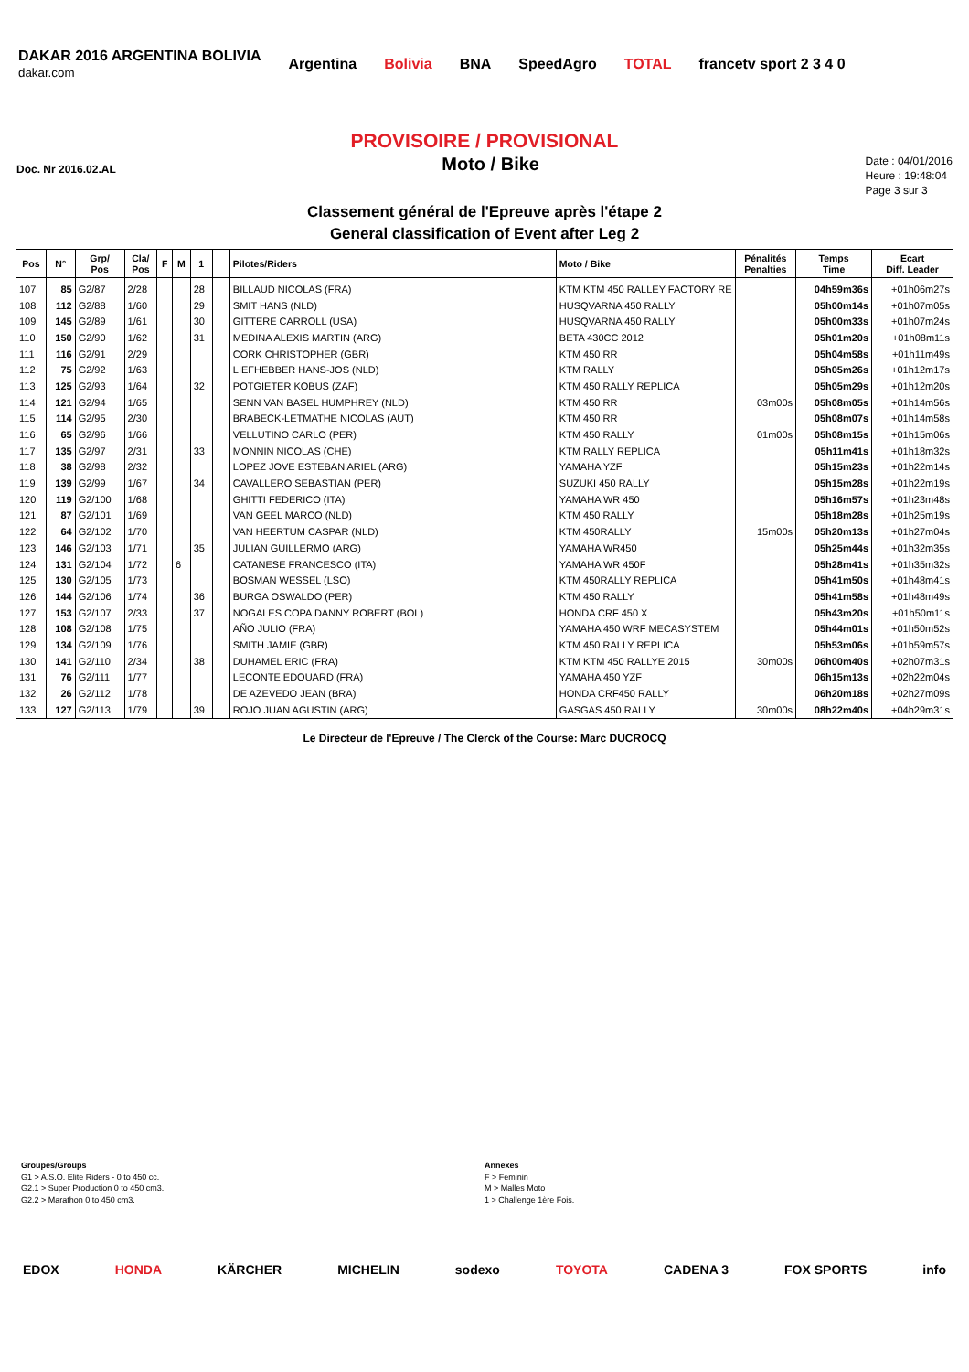DAKAR 2016 ARGENTINA BOLIVIA
dakar.com Argentina Bolivia BNA SpeedAgro TOTAL francetv sport 2 3 4 0
PROVISOIRE / PROVISIONAL
Doc. Nr 2016.02.AL Moto / Bike
Date : 04/01/2016
Heure : 19:48:04
Page 3 sur 3
Classement général de l'Epreuve après l'étape 2
General classification of Event after Leg 2
| Pos | N° | Grp/ Pos | Cla/ Pos | F | M | 1 | | Pilotes/Riders | Moto / Bike | Pénalités Penalties | Temps Time | Ecart Diff. Leader |
| --- | --- | --- | --- | --- | --- | --- | --- | --- | --- | --- | --- | --- |
| 107 | 85 | G2/87 | 2/28 | | | 28 | | BILLAUD NICOLAS (FRA) | KTM KTM 450 RALLEY FACTORY RE | | 04h59m36s | +01h06m27s |
| 108 | 112 | G2/88 | 1/60 | | | 29 | | SMIT HANS (NLD) | HUSQVARNA 450 RALLY | | 05h00m14s | +01h07m05s |
| 109 | 145 | G2/89 | 1/61 | | | 30 | | GITTERE CARROLL (USA) | HUSQVARNA 450 RALLY | | 05h00m33s | +01h07m24s |
| 110 | 150 | G2/90 | 1/62 | | | 31 | | MEDINA ALEXIS MARTIN (ARG) | BETA 430CC 2012 | | 05h01m20s | +01h08m11s |
| 111 | 116 | G2/91 | 2/29 | | | | | CORK CHRISTOPHER (GBR) | KTM 450 RR | | 05h04m58s | +01h11m49s |
| 112 | 75 | G2/92 | 1/63 | | | | | LIEFHEBBER HANS-JOS (NLD) | KTM RALLY | | 05h05m26s | +01h12m17s |
| 113 | 125 | G2/93 | 1/64 | | | 32 | | POTGIETER KOBUS (ZAF) | KTM 450 RALLY REPLICA | | 05h05m29s | +01h12m20s |
| 114 | 121 | G2/94 | 1/65 | | | | | SENN VAN BASEL HUMPHREY (NLD) | KTM 450 RR | 03m00s | 05h08m05s | +01h14m56s |
| 115 | 114 | G2/95 | 2/30 | | | | | BRABECK-LETMATHE NICOLAS (AUT) | KTM 450 RR | | 05h08m07s | +01h14m58s |
| 116 | 65 | G2/96 | 1/66 | | | | | VELLUTINO CARLO (PER) | KTM 450 RALLY | 01m00s | 05h08m15s | +01h15m06s |
| 117 | 135 | G2/97 | 2/31 | | | 33 | | MONNIN NICOLAS (CHE) | KTM RALLY REPLICA | | 05h11m41s | +01h18m32s |
| 118 | 38 | G2/98 | 2/32 | | | | | LOPEZ JOVE ESTEBAN ARIEL (ARG) | YAMAHA YZF | | 05h15m23s | +01h22m14s |
| 119 | 139 | G2/99 | 1/67 | | | 34 | | CAVALLERO SEBASTIAN (PER) | SUZUKI 450 RALLY | | 05h15m28s | +01h22m19s |
| 120 | 119 | G2/100 | 1/68 | | | | | GHITTI FEDERICO (ITA) | YAMAHA WR 450 | | 05h16m57s | +01h23m48s |
| 121 | 87 | G2/101 | 1/69 | | | | | VAN GEEL MARCO (NLD) | KTM 450 RALLY | | 05h18m28s | +01h25m19s |
| 122 | 64 | G2/102 | 1/70 | | | | | VAN HEERTUM CASPAR (NLD) | KTM 450RALLY | 15m00s | 05h20m13s | +01h27m04s |
| 123 | 146 | G2/103 | 1/71 | | | 35 | | JULIAN GUILLERMO (ARG) | YAMAHA WR450 | | 05h25m44s | +01h32m35s |
| 124 | 131 | G2/104 | 1/72 | | 6 | | | CATANESE FRANCESCO (ITA) | YAMAHA WR 450F | | 05h28m41s | +01h35m32s |
| 125 | 130 | G2/105 | 1/73 | | | | | BOSMAN WESSEL (LSO) | KTM 450RALLY REPLICA | | 05h41m50s | +01h48m41s |
| 126 | 144 | G2/106 | 1/74 | | | 36 | | BURGA OSWALDO (PER) | KTM 450 RALLY | | 05h41m58s | +01h48m49s |
| 127 | 153 | G2/107 | 2/33 | | | 37 | | NOGALES COPA DANNY ROBERT (BOL) | HONDA CRF 450 X | | 05h43m20s | +01h50m11s |
| 128 | 108 | G2/108 | 1/75 | | | | | AÑO JULIO (FRA) | YAMAHA 450 WRF MECASYSTEM | | 05h44m01s | +01h50m52s |
| 129 | 134 | G2/109 | 1/76 | | | | | SMITH JAMIE (GBR) | KTM 450 RALLY REPLICA | | 05h53m06s | +01h59m57s |
| 130 | 141 | G2/110 | 2/34 | | | 38 | | DUHAMEL ERIC (FRA) | KTM KTM 450 RALLYE 2015 | 30m00s | 06h00m40s | +02h07m31s |
| 131 | 76 | G2/111 | 1/77 | | | | | LECONTE EDOUARD (FRA) | YAMAHA 450 YZF | | 06h15m13s | +02h22m04s |
| 132 | 26 | G2/112 | 1/78 | | | | | DE AZEVEDO JEAN (BRA) | HONDA CRF450 RALLY | | 06h20m18s | +02h27m09s |
| 133 | 127 | G2/113 | 1/79 | | | 39 | | ROJO JUAN AGUSTIN (ARG) | GASGAS 450 RALLY | 30m00s | 08h22m40s | +04h29m31s |
Le Directeur de l'Epreuve / The Clerck of the Course: Marc DUCROCQ
Groupes/Groups
G1 > A.S.O. Elite Riders - 0 to 450 cc.
G2.1 > Super Production 0 to 450 cm3.
G2.2 > Marathon 0 to 450 cm3.
Annexes
F > Feminin
M > Malles Moto
1 > Challenge 1ère Fois.
EDOX HONDA KÄRCHER MICHELIN sodexo TOYOTA CADENA 3 FOX SPORTS info